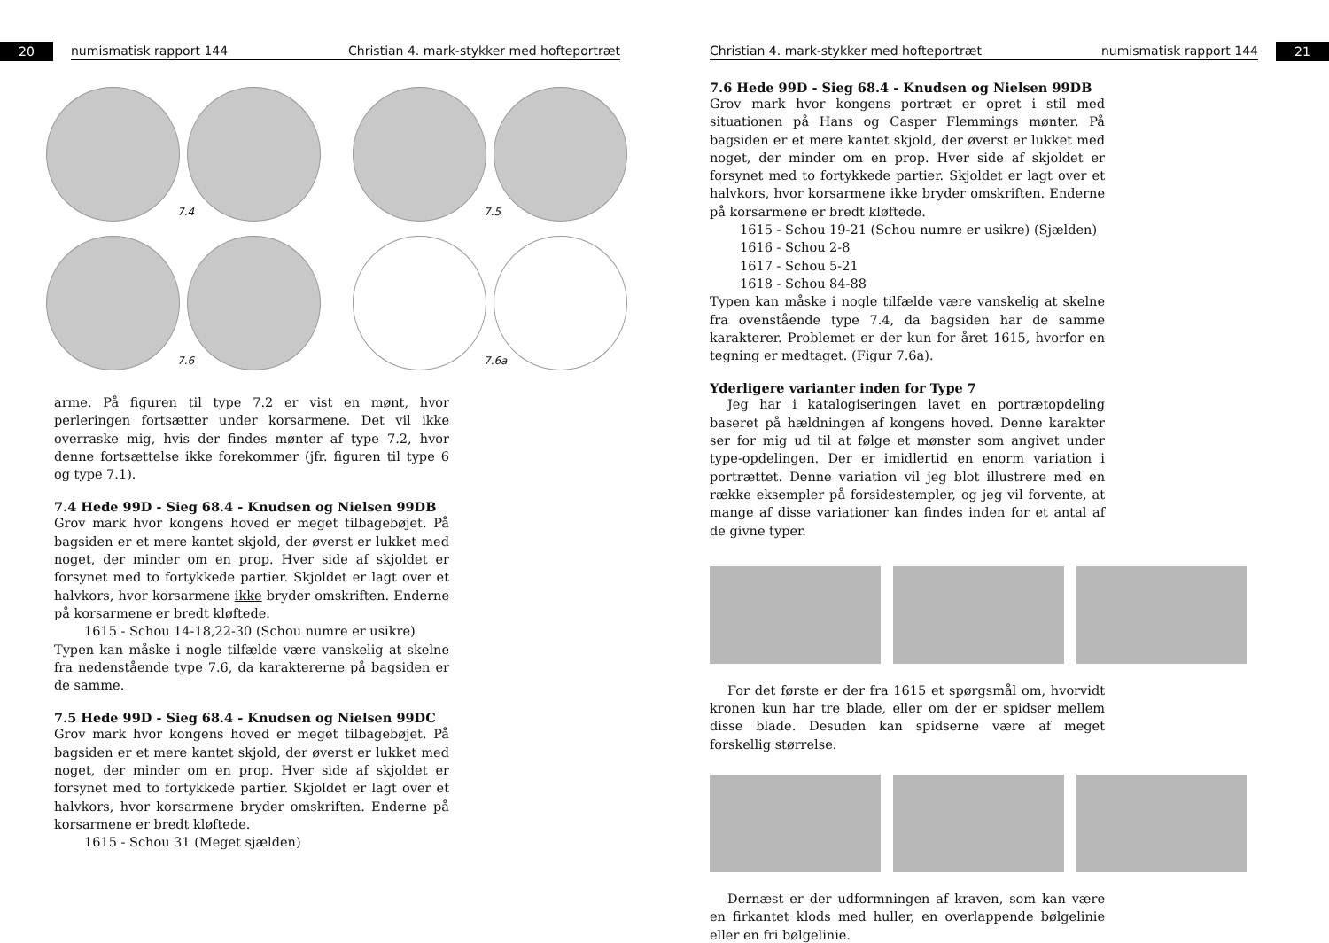20
numismatisk rapport 144 Christian 4. mark-stykker med hofteportræt
7.4
7.5
7.6
7.6a
arme. På figuren til type 7.2 er vist en mønt, hvor perleringen fortsætter under korsarmene. Det vil ikke overraske mig, hvis der findes mønter af type 7.2, hvor denne fortsættelse ikke forekommer (jfr. figuren til type 6 og type 7.1).
7.4 Hede 99D - Sieg 68.4 - Knudsen og Nielsen 99DB
Grov mark hvor kongens hoved er meget tilbagebøjet. På bagsiden er et mere kantet skjold, der øverst er lukket med noget, der minder om en prop. Hver side af skjoldet er forsynet med to fortykkede partier. Skjoldet er lagt over et halvkors, hvor korsarmene ikke bryder omskriften. Enderne på korsarmene er bredt kløftede.
1615 - Schou 14-18,22-30 (Schou numre er usikre)
Typen kan måske i nogle tilfælde være vanskelig at skelne fra nedenstående type 7.6, da karaktererne på bagsiden er de samme.
7.5 Hede 99D - Sieg 68.4 - Knudsen og Nielsen 99DC
Grov mark hvor kongens hoved er meget tilbagebøjet. På bagsiden er et mere kantet skjold, der øverst er lukket med noget, der minder om en prop. Hver side af skjoldet er forsynet med to fortykkede partier. Skjoldet er lagt over et halvkors, hvor korsarmene bryder omskriften. Enderne på korsarmene er bredt kløftede.
1615 - Schou 31 (Meget sjælden)
Christian 4. mark-stykker med hofteportræt numismatisk rapport 144
21
7.6 Hede 99D - Sieg 68.4 - Knudsen og Nielsen 99DB
Grov mark hvor kongens portræt er opret i stil med situationen på Hans og Casper Flemmings mønter. På bagsiden er et mere kantet skjold, der øverst er lukket med noget, der minder om en prop. Hver side af skjoldet er forsynet med to fortykkede partier. Skjoldet er lagt over et halvkors, hvor korsarmene ikke bryder omskriften. Enderne på korsarmene er bredt kløftede.
1615 - Schou 19-21 (Schou numre er usikre) (Sjælden)
1616 - Schou 2-8
1617 - Schou 5-21
1618 - Schou 84-88
Typen kan måske i nogle tilfælde være vanskelig at skelne fra ovenstående type 7.4, da bagsiden har de samme karakterer. Problemet er der kun for året 1615, hvorfor en tegning er medtaget. (Figur 7.6a).
Yderligere varianter inden for Type 7
Jeg har i katalogiseringen lavet en portrætopdeling baseret på hældningen af kongens hoved. Denne karakter ser for mig ud til at følge et mønster som angivet under type-opdelingen. Der er imidlertid en enorm variation i portrættet. Denne variation vil jeg blot illustrere med en række eksempler på forsidestempler, og jeg vil forvente, at mange af disse variationer kan findes inden for et antal af de givne typer.
For det første er der fra 1615 et spørgsmål om, hvorvidt kronen kun har tre blade, eller om der er spidser mellem disse blade. Desuden kan spidserne være af meget forskellig størrelse.
Dernæst er der udformningen af kraven, som kan være en firkantet klods med huller, en overlappende bølgelinie eller en fri bølgelinie.